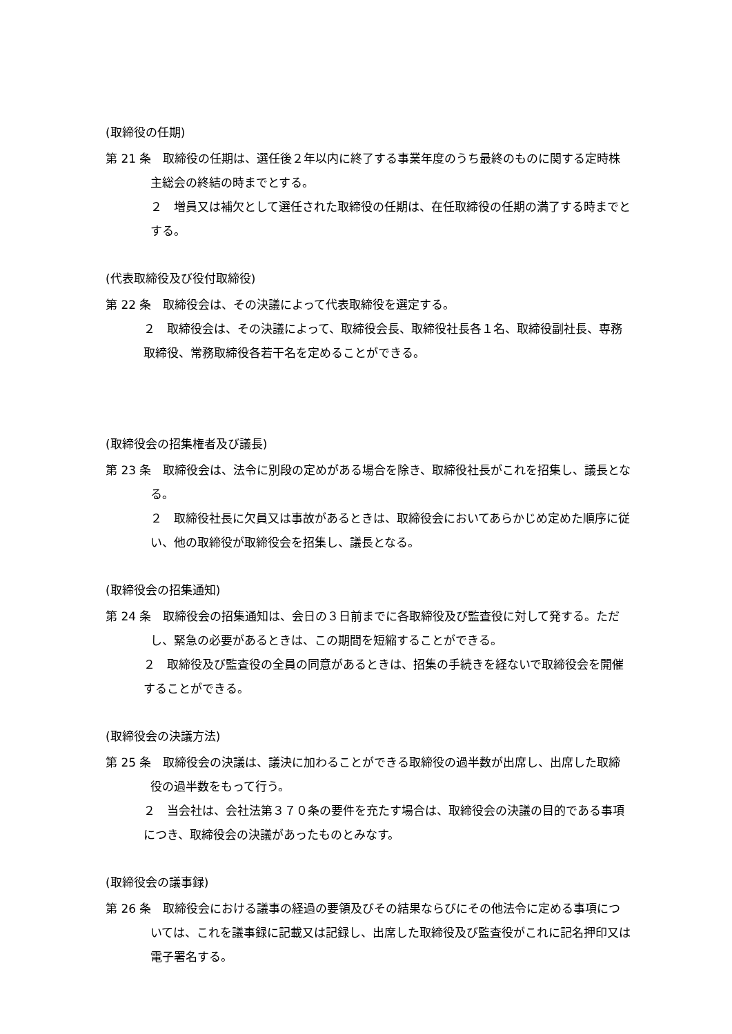(取締役の任期)
第 21 条　取締役の任期は、選任後２年以内に終了する事業年度のうち最終のものに関する定時株主総会の終結の時までとする。
２　増員又は補欠として選任された取締役の任期は、在任取締役の任期の満了する時までとする。
(代表取締役及び役付取締役)
第 22 条　取締役会は、その決議によって代表取締役を選定する。
２　取締役会は、その決議によって、取締役会長、取締役社長各１名、取締役副社長、専務取締役、常務取締役各若干名を定めることができる。
(取締役会の招集権者及び議長)
第 23 条　取締役会は、法令に別段の定めがある場合を除き、取締役社長がこれを招集し、議長となる。
２　取締役社長に欠員又は事故があるときは、取締役会においてあらかじめ定めた順序に従い、他の取締役が取締役会を招集し、議長となる。
(取締役会の招集通知)
第 24 条　取締役会の招集通知は、会日の３日前までに各取締役及び監査役に対して発する。ただし、緊急の必要があるときは、この期間を短縮することができる。
２　取締役及び監査役の全員の同意があるときは、招集の手続きを経ないで取締役会を開催することができる。
(取締役会の決議方法)
第 25 条　取締役会の決議は、議決に加わることができる取締役の過半数が出席し、出席した取締役の過半数をもって行う。
２　当会社は、会社法第３７０条の要件を充たす場合は、取締役会の決議の目的である事項につき、取締役会の決議があったものとみなす。
(取締役会の議事録)
第 26 条　取締役会における議事の経過の要領及びその結果ならびにその他法令に定める事項については、これを議事録に記載又は記録し、出席した取締役及び監査役がこれに記名押印又は電子署名する。